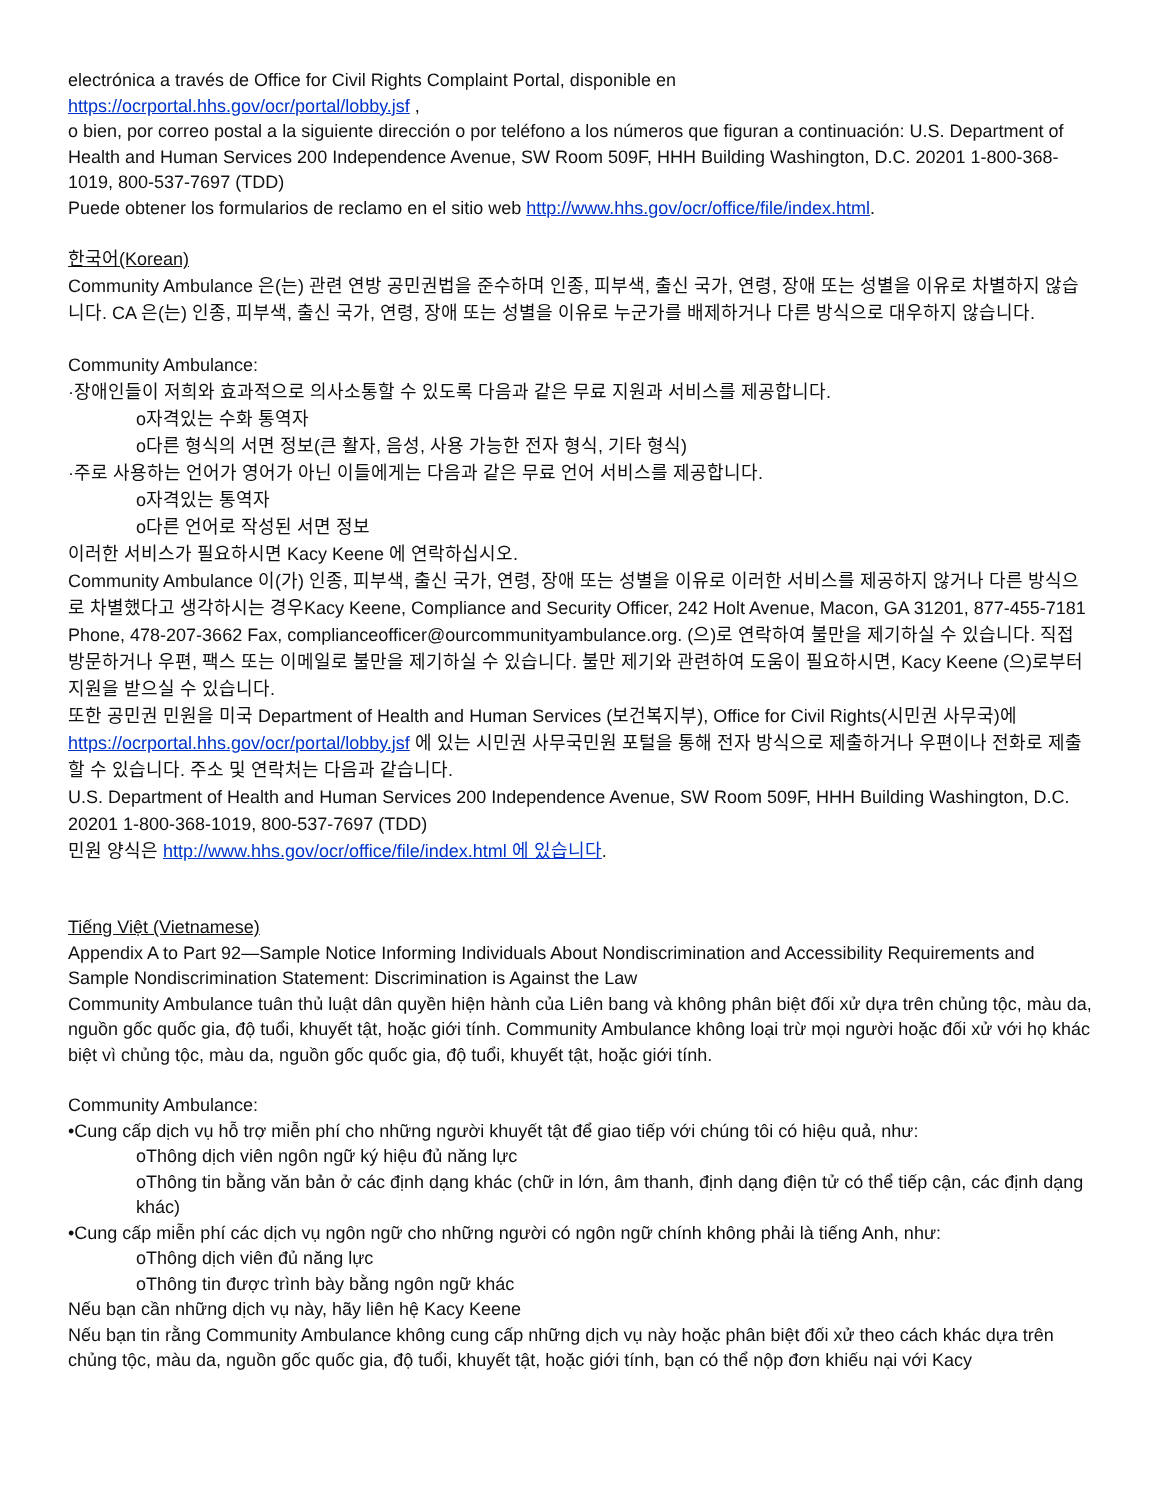electrónica a través de Office for Civil Rights Complaint Portal, disponible en
https://ocrportal.hhs.gov/ocr/portal/lobby.jsf ,
o bien, por correo postal a la siguiente dirección o por teléfono a los números que figuran a continuación: U.S. Department of Health and Human Services 200 Independence Avenue, SW Room 509F, HHH Building Washington, D.C. 20201 1-800-368-1019, 800-537-7697 (TDD)
Puede obtener los formularios de reclamo en el sitio web http://www.hhs.gov/ocr/office/file/index.html.
한국어(Korean)
Community Ambulance 은(는) 관련 연방 공민권법을 준수하며 인종, 피부색, 출신 국가, 연령, 장애 또는 성별을 이유로 차별하지 않습니다. CA 은(는) 인종, 피부색, 출신 국가, 연령, 장애 또는 성별을 이유로 누군가를 배제하거나 다른 방식으로 대우하지 않습니다.
Community Ambulance:
·장애인들이 저희와 효과적으로 의사소통할 수 있도록 다음과 같은 무료 지원과 서비스를 제공합니다.
o자격있는 수화 통역자
o다른 형식의 서면 정보(큰 활자, 음성, 사용 가능한 전자 형식, 기타 형식)
·주로 사용하는 언어가 영어가 아닌 이들에게는 다음과 같은 무료 언어 서비스를 제공합니다.
o자격있는 통역자
o다른 언어로 작성된 서면 정보
이러한 서비스가 필요하시면 Kacy Keene 에 연락하십시오.
Community Ambulance 이(가) 인종, 피부색, 출신 국가, 연령, 장애 또는 성별을 이유로 이러한 서비스를 제공하지 않거나 다른 방식으로 차별했다고 생각하시는 경우Kacy Keene, Compliance and Security Officer, 242 Holt Avenue, Macon, GA 31201, 877-455-7181 Phone, 478-207-3662 Fax, complianceofficer@ourcommunityambulance.org. (으)로 연락하여 불만을 제기하실 수 있습니다. 직접 방문하거나 우편, 팩스 또는 이메일로 불만을 제기하실 수 있습니다. 불만 제기와 관련하여 도움이 필요하시면, Kacy Keene (으)로부터 지원을 받으실 수 있습니다.
또한 공민권 민원을 미국 Department of Health and Human Services (보건복지부), Office for Civil Rights(시민권 사무국)에
https://ocrportal.hhs.gov/ocr/portal/lobby.jsf 에 있는 시민권 사무국민원 포털을 통해 전자 방식으로 제출하거나 우편이나 전화로 제출할 수 있습니다. 주소 및 연락처는 다음과 같습니다.
U.S. Department of Health and Human Services 200 Independence Avenue, SW Room 509F, HHH Building Washington, D.C. 20201 1-800-368-1019, 800-537-7697 (TDD)
민원 양식은 http://www.hhs.gov/ocr/office/file/index.html 에 있습니다.
Tiếng Việt (Vietnamese)
Appendix A to Part 92—Sample Notice Informing Individuals About Nondiscrimination and Accessibility Requirements and Sample Nondiscrimination Statement: Discrimination is Against the Law
Community Ambulance tuân thủ luật dân quyền hiện hành của Liên bang và không phân biệt đối xử dựa trên chủng tộc, màu da, nguồn gốc quốc gia, độ tuổi, khuyết tật, hoặc giới tính. Community Ambulance không loại trừ mọi người hoặc đối xử với họ khác biệt vì chủng tộc, màu da, nguồn gốc quốc gia, độ tuổi, khuyết tật, hoặc giới tính.
Community Ambulance:
•Cung cấp dịch vụ hỗ trợ miễn phí cho những người khuyết tật để giao tiếp với chúng tôi có hiệu quả, như:
oThông dịch viên ngôn ngữ ký hiệu đủ năng lực
oThông tin bằng văn bản ở các định dạng khác (chữ in lớn, âm thanh, định dạng điện tử có thể tiếp cận, các định dạng khác)
•Cung cấp miễn phí các dịch vụ ngôn ngữ cho những người có ngôn ngữ chính không phải là tiếng Anh, như:
oThông dịch viên đủ năng lực
oThông tin được trình bày bằng ngôn ngữ khác
Nếu bạn cần những dịch vụ này, hãy liên hệ Kacy Keene
Nếu bạn tin rằng Community Ambulance không cung cấp những dịch vụ này hoặc phân biệt đối xử theo cách khác dựa trên chủng tộc, màu da, nguồn gốc quốc gia, độ tuổi, khuyết tật, hoặc giới tính, bạn có thể nộp đơn khiếu nại với Kacy